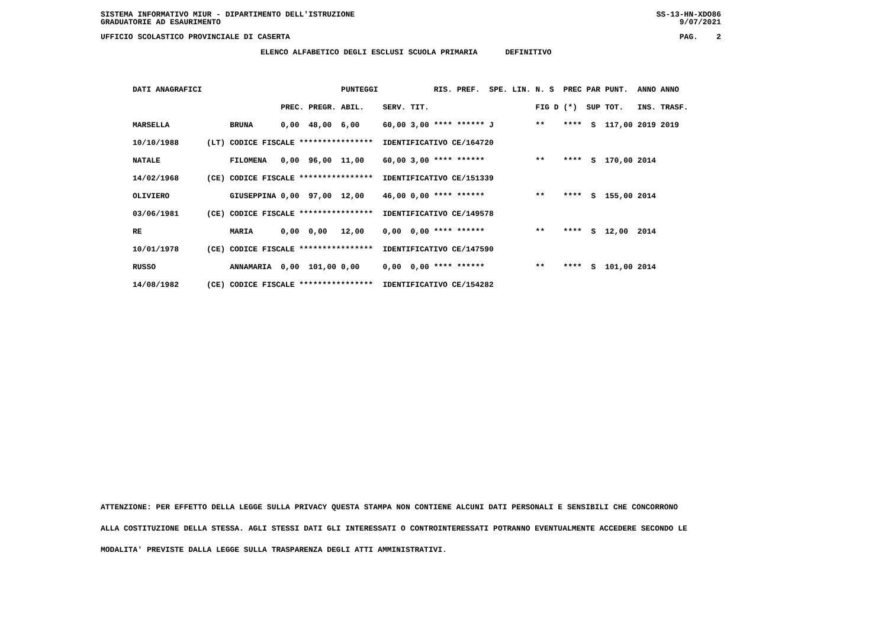SISTEMA INFORMATIVO MIUR - DIPARTIMENTO DELL'ISTRUZIONE SS-13-HN-XDO86
GRADUATORIE AD ESAURIMENTO 9/07/2021
UFFICIO SCOLASTICO PROVINCIALE DI CASERTA PAG. 2
ELENCO ALFABETICO DEGLI ESCLUSI SCUOLA PRIMARIA DEFINITIVO
| DATI ANAGRAFICI | | | | | PUNTEGGI | | | RIS. PREF. SPE. LIN. | N. S | PREC PAR | PUNT. | ANNO ANNO |
| --- | --- | --- | --- | --- | --- | --- | --- | --- | --- | --- | --- | --- |
| | | | PREC. | PREGR. | ABIL. | SERV. | TIT. | | FIG D | (*) SUP | TOT. | INS. TRASF. |
| MARSELLA | | BRUNA | 0,00 | 48,00 | 6,00 | 60,00 | 3,00 | **** ****** J | ** | **** S | 117,00 | 2019 2019 |
| 10/10/1988 | (LT) | CODICE FISCALE **************** | | | | IDENTIFICATIVO CE/164720 | | | | | | |
| NATALE | | FILOMENA | 0,00 | 96,00 | 11,00 | 60,00 | 3,00 | **** ****** | ** | **** S | 170,00 | 2014 |
| 14/02/1968 | (CE) | CODICE FISCALE **************** | | | | IDENTIFICATIVO CE/151339 | | | | | | |
| OLIVIERO | | GIUSEPPINA | 0,00 | 97,00 | 12,00 | 46,00 | 0,00 | **** ****** | ** | **** S | 155,00 | 2014 |
| 03/06/1981 | (CE) | CODICE FISCALE **************** | | | | IDENTIFICATIVO CE/149578 | | | | | | |
| RE | | MARIA | 0,00 | 0,00 | 12,00 | 0,00 | 0,00 | **** ****** | ** | **** S | 12,00 | 2014 |
| 10/01/1978 | (CE) | CODICE FISCALE **************** | | | | IDENTIFICATIVO CE/147590 | | | | | | |
| RUSSO | | ANNAMARIA | 0,00 | 101,00 | 0,00 | 0,00 | 0,00 | **** ****** | ** | **** S | 101,00 | 2014 |
| 14/08/1982 | (CE) | CODICE FISCALE **************** | | | | IDENTIFICATIVO CE/154282 | | | | | | |
ATTENZIONE: PER EFFETTO DELLA LEGGE SULLA PRIVACY QUESTA STAMPA NON CONTIENE ALCUNI DATI PERSONALI E SENSIBILI CHE CONCORRONO
ALLA COSTITUZIONE DELLA STESSA. AGLI STESSI DATI GLI INTERESSATI O CONTROINTERESSATI POTRANNO EVENTUALMENTE ACCEDERE SECONDO LE
MODALITA' PREVISTE DALLA LEGGE SULLA TRASPARENZA DEGLI ATTI AMMINISTRATIVI.